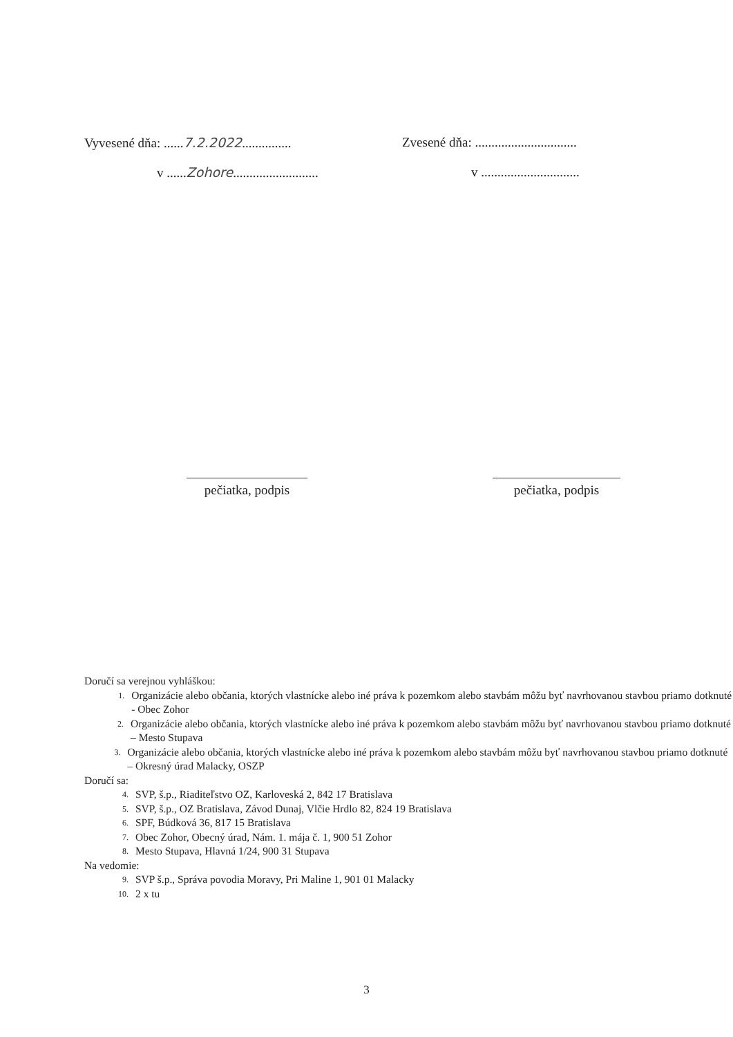Vyvesené dňa: ......7.2.2022...............
Zvesené dňa: ...............................
v ......Zohore..........................
v ..............................
pečiatka, podpis
pečiatka, podpis
Doručí sa verejnou vyhláškou:
1. Organizácie alebo občania, ktorých vlastnícke alebo iné práva k pozemkom alebo stavbám môžu byť navrhovanou stavbou priamo dotknuté - Obec Zohor
2. Organizácie alebo občania, ktorých vlastnícke alebo iné práva k pozemkom alebo stavbám môžu byť navrhovanou stavbou priamo dotknuté – Mesto Stupava
3. Organizácie alebo občania, ktorých vlastnícke alebo iné práva k pozemkom alebo stavbám môžu byť navrhovanou stavbou priamo dotknuté – Okresný úrad Malacky, OSZP
Doručí sa:
4. SVP, š.p., Riaditeľstvo OZ, Karloveská 2, 842 17 Bratislava
5. SVP, š.p., OZ Bratislava, Závod Dunaj, Vlčie Hrdlo 82, 824 19 Bratislava
6. SPF, Búdková 36, 817 15 Bratislava
7. Obec Zohor, Obecný úrad, Nám. 1. mája č. 1, 900 51 Zohor
8. Mesto Stupava, Hlavná 1/24, 900 31 Stupava
Na vedomie:
9. SVP š.p., Správa povodia Moravy, Pri Maline 1, 901 01 Malacky
10. 2 x tu
3